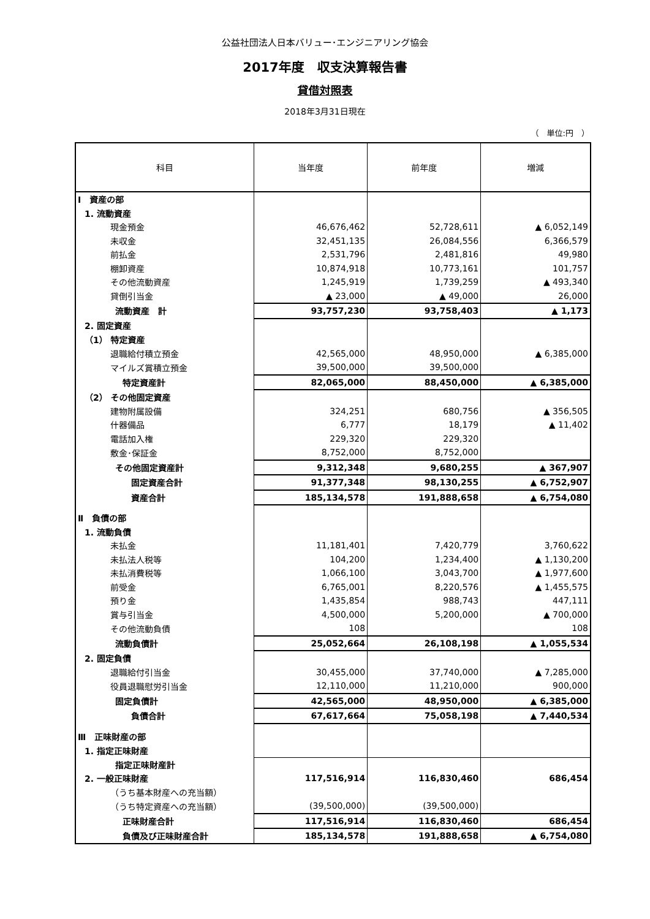公益社団法人日本バリュー･エンジニアリング協会
2017年度　収支決算報告書
貸借対照表
2018年3月31日現在
（　単位:円　）
| 科目 | 当年度 | 前年度 | 増減 |
| --- | --- | --- | --- |
| Ⅰ 資産の部 | | | |
| 1. 流動資産 | | | |
| 現金預金 | 46,676,462 | 52,728,611 | ▲ 6,052,149 |
| 未収金 | 32,451,135 | 26,084,556 | 6,366,579 |
| 前払金 | 2,531,796 | 2,481,816 | 49,980 |
| 棚卸資産 | 10,874,918 | 10,773,161 | 101,757 |
| その他流動資産 | 1,245,919 | 1,739,259 | ▲ 493,340 |
| 貸倒引当金 | ▲ 23,000 | ▲ 49,000 | 26,000 |
| 流動資産 計 | 93,757,230 | 93,758,403 | ▲ 1,173 |
| 2. 固定資産 | | | |
| （1） 特定資産 | | | |
| 退職給付積立預金 | 42,565,000 | 48,950,000 | ▲ 6,385,000 |
| マイルズ賞積立預金 | 39,500,000 | 39,500,000 | |
| 特定資産計 | 82,065,000 | 88,450,000 | ▲ 6,385,000 |
| （2） その他固定資産 | | | |
| 建物附属設備 | 324,251 | 680,756 | ▲ 356,505 |
| 什器備品 | 6,777 | 18,179 | ▲ 11,402 |
| 電話加入権 | 229,320 | 229,320 | |
| 敷金･保証金 | 8,752,000 | 8,752,000 | |
| その他固定資産計 | 9,312,348 | 9,680,255 | ▲ 367,907 |
| 固定資産合計 | 91,377,348 | 98,130,255 | ▲ 6,752,907 |
| 資産合計 | 185,134,578 | 191,888,658 | ▲ 6,754,080 |
| Ⅱ 負債の部 | | | |
| 1. 流動負債 | | | |
| 未払金 | 11,181,401 | 7,420,779 | 3,760,622 |
| 未払法人税等 | 104,200 | 1,234,400 | ▲ 1,130,200 |
| 未払消費税等 | 1,066,100 | 3,043,700 | ▲ 1,977,600 |
| 前受金 | 6,765,001 | 8,220,576 | ▲ 1,455,575 |
| 預り金 | 1,435,854 | 988,743 | 447,111 |
| 賞与引当金 | 4,500,000 | 5,200,000 | ▲ 700,000 |
| その他流動負債 | 108 | | 108 |
| 流動負債計 | 25,052,664 | 26,108,198 | ▲ 1,055,534 |
| 2. 固定負債 | | | |
| 退職給付引当金 | 30,455,000 | 37,740,000 | ▲ 7,285,000 |
| 役員退職慰労引当金 | 12,110,000 | 11,210,000 | 900,000 |
| 固定負債計 | 42,565,000 | 48,950,000 | ▲ 6,385,000 |
| 負債合計 | 67,617,664 | 75,058,198 | ▲ 7,440,534 |
| Ⅲ 正味財産の部 | | | |
| 1. 指定正味財産 | | | |
| 指定正味財産計 | | | |
| 2. 一般正味財産 | 117,516,914 | 116,830,460 | 686,454 |
| （うち基本財産への充当額） | | | |
| （うち特定資産への充当額） | (39,500,000) | (39,500,000) | |
| 正味財産合計 | 117,516,914 | 116,830,460 | 686,454 |
| 負債及び正味財産合計 | 185,134,578 | 191,888,658 | ▲ 6,754,080 |